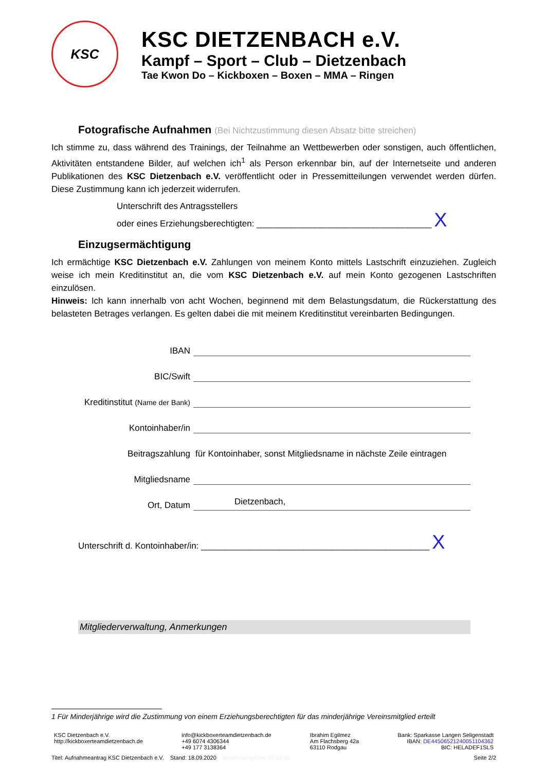KSC
KSC DIETZENBACH e.V.
Kampf – Sport – Club – Dietzenbach
Tae Kwon Do – Kickboxen – Boxen – MMA – Ringen
Fotografische Aufnahmen (Bei Nichtzustimmung diesen Absatz bitte streichen)
Ich stimme zu, dass während des Trainings, der Teilnahme an Wettbewerben oder sonstigen, auch öffentlichen, Aktivitäten entstandene Bilder, auf welchen ich<sup>1</sup> als Person erkennbar bin, auf der Internetseite und anderen Publikationen des KSC Dietzenbach e.V. veröffentlicht oder in Pressemitteilungen verwendet werden dürfen. Diese Zustimmung kann ich jederzeit widerrufen.
Unterschrift des Antragsstellers
oder eines Erziehungsberechtigten: ____________________________________ X
Einzugsermächtigung
Ich ermächtige KSC Dietzenbach e.V. Zahlungen von meinem Konto mittels Lastschrift einzuziehen. Zugleich weise ich mein Kreditinstitut an, die vom KSC Dietzenbach e.V. auf mein Konto gezogenen Lastschriften einzulösen.
Hinweis: Ich kann innerhalb von acht Wochen, beginnend mit dem Belastungsdatum, die Rückerstattung des belasteten Betrages verlangen. Es gelten dabei die mit meinem Kreditinstitut vereinbarten Bedingungen.
IBAN
BIC/Swift
Kreditinstitut (Name der Bank)
Kontoinhaber/in
Beitragszahlung
für Kontoinhaber, sonst Mitgliedsname in nächste Zeile eintragen
Mitgliedsname
Ort, Datum
Dietzenbach,
Unterschrift d. Kontoinhaber/in: _______________________________________________ X
Mitgliederverwaltung, Anmerkungen
1 Für Minderjährige wird die Zustimmung von einem Erziehungsberechtigten für das minderjährige Vereinsmitglied erteilt
KSC Dietzenbach e.V.
http://kickboxerteamdietzenbach.de
info@kickboxerteamdietzenbach.de
+49 6074 4306344
+49 177 3138364
Ibrahim Egilmez
Am Flachsberg 42a
63110 Rodgau
Bank: Sparkasse Langen Seligenstadt
IBAN: DE44506521240051104362
BIC: HELADEF1SLS
Titel: Aufnahmeantrag KSC Dietzenbach e.V. Stand: 18.09.2020 Bearbeitungszeit: 04:12:06
Seite 2/2